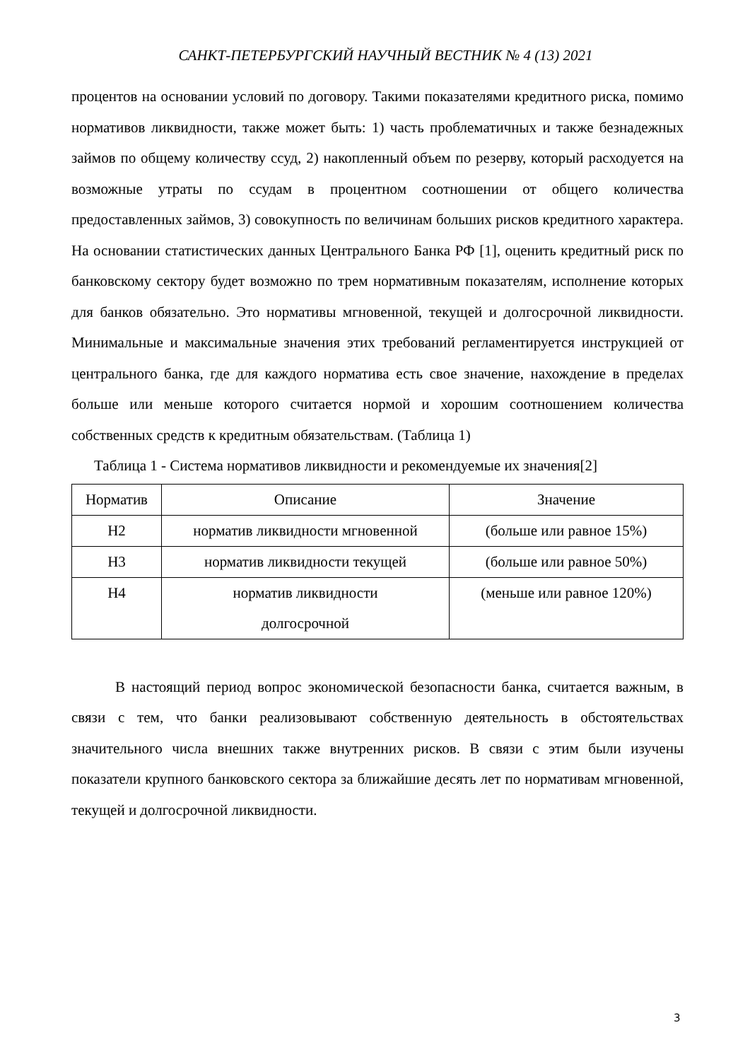САНКТ-ПЕТЕРБУРГСКИЙ НАУЧНЫЙ ВЕСТНИК № 4 (13) 2021
процентов на основании условий по договору. Такими показателями кредитного риска, помимо нормативов ликвидности, также может быть: 1) часть проблематичных и также безнадежных займов по общему количеству ссуд, 2) накопленный объем по резерву, который расходуется на возможные утраты по ссудам в процентном соотношении от общего количества предоставленных займов, 3) совокупность по величинам больших рисков кредитного характера. На основании статистических данных Центрального Банка РФ [1], оценить кредитный риск по банковскому сектору будет возможно по трем нормативным показателям, исполнение которых для банков обязательно. Это нормативы мгновенной, текущей и долгосрочной ликвидности. Минимальные и максимальные значения этих требований регламентируется инструкцией от центрального банка, где для каждого норматива есть свое значение, нахождение в пределах больше или меньше которого считается нормой и хорошим соотношением количества собственных средств к кредитным обязательствам. (Таблица 1)
Таблица 1 - Система нормативов ликвидности и рекомендуемые их значения[2]
| Норматив | Описание | Значение |
| --- | --- | --- |
| Н2 | норматив ликвидности мгновенной | (больше или равное 15%) |
| Н3 | норматив ликвидности текущей | (больше или равное 50%) |
| Н4 | норматив ликвидности долгосрочной | (меньше или равное 120%) |
В настоящий период вопрос экономической безопасности банка, считается важным, в связи с тем, что банки реализовывают собственную деятельность в обстоятельствах значительного числа внешних также внутренних рисков. В связи с этим были изучены показатели крупного банковского сектора за ближайшие десять лет по нормативам мгновенной, текущей и долгосрочной ликвидности.
3